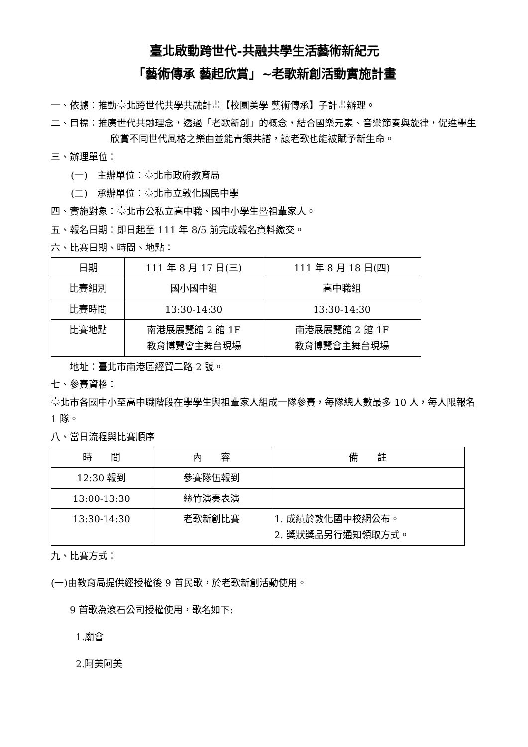臺北啟動跨世代-共融共學生活藝術新紀元
「藝術傳承 藝起欣賞」~老歌新創活動實施計畫
一、依據：推動臺北跨世代共學共融計畫【校園美學 藝術傳承】子計畫辦理。
二、目標：推廣世代共融理念，透過「老歌新創」的概念，結合國樂元素、音樂節奏與旋律，促進學生欣賞不同世代風格之樂曲並能青銀共譜，讓老歌也能被賦予新生命。
三、辦理單位：
(一)　主辦單位：臺北市政府教育局
(二)　承辦單位：臺北市立敦化國民中學
四、實施對象：臺北市公私立高中職、國中小學生暨祖輩家人。
五、報名日期：即日起至 111 年 8/5 前完成報名資料繳交。
六、比賽日期、時間、地點：
| 日期 | 111 年 8 月 17 日(三) | 111 年 8 月 18 日(四) |
| 比賽組別 | 國小國中組 | 高中職組 |
| 比賽時間 | 13:30-14:30 | 13:30-14:30 |
| 比賽地點 | 南港展展覽館 2 館 1F 教育博覽會主舞台現場 | 南港展展覽館 2 館 1F 教育博覽會主舞台現場 |
地址：臺北市南港區經貿二路 2 號。
七、參賽資格：
臺北市各國中小至高中職階段在學學生與祖輩家人組成一隊參賽，每隊總人數最多 10 人，每人限報名 1 隊。
八、當日流程與比賽順序
| 時 間 | 內 容 | 備 註 |
| 12:30 報到 | 參賽隊伍報到 | |
| 13:00-13:30 | 絲竹演奏表演 | |
| 13:30-14:30 | 老歌新創比賽 | 1. 成績於敦化國中校網公布。 2. 獎狀獎品另行通知領取方式。 |
九、比賽方式：
(一)由教育局提供經授權後 9 首民歌，於老歌新創活動使用。
9 首歌為滾石公司授權使用，歌名如下:
1.廟會
2.阿美阿美